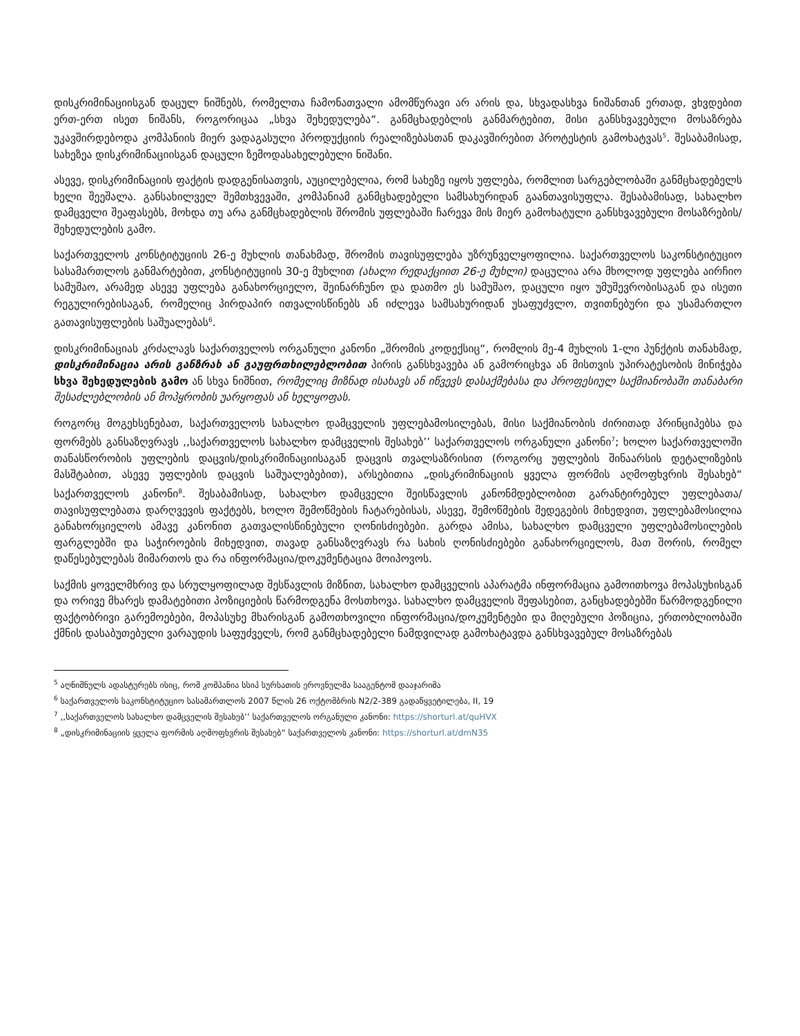დისკრიმინაციისგან დაცულ ნიშნებს, რომელთა ჩამონათვალი ამომწურავი არ არის და, სხვადასხვა ნიშანთან ერთად, ვხვდებით ერთ-ერთ ისეთ ნიშანს, როგორიცაა „სხვა შეხედულება“. განმცხადებლის განმარტებით, მისი განსხვავებული მოსაზრება უკავშირდებოდა კომპანიის მიერ ვადაგასული პროდუქციის რეალიზებასთან დაკავშირებით პროტესტის გამოხატვას<sup>5</sup>. შესაბამისად, სახეზეა დისკრიმინაციისგან დაცული ზემოდასახელებული ნიშანი.
ასევე, დისკრიმინაციის ფაქტის დადგენისათვის, აუცილებელია, რომ სახეზე იყოს უფლება, რომლით სარგებლობაში განმცხადებელს ხელი შეეშალა. განსახილველ შემთხვევაში, კომპანიამ განმცხადებელი სამსახურიდან გაანთავისუფლა. შესაბამისად, სახალხო დამცველი შეაფასებს, მოხდა თუ არა განმცხადებლის შრომის უფლებაში ჩარევა მის მიერ გამოხატული განსხვავებული მოსაზრების/შეხედულების გამო.
საქართველოს კონსტიტუციის 26-ე მუხლის თანახმად, შრომის თავისუფლება უზრუნველყოფილია. საქართველოს საკონსტიტუციო სასამართლოს განმარტებით, კონსტიტუციის 30-ე მუხლით (ახალი რედაქციით 26-ე მუხლი) დაცულია არა მხოლოდ უფლება აირჩიო სამუშაო, არამედ ასევე უფლება განახორციელო, შეინარჩუნო და დათმო ეს სამუშაო, დაცული იყო უმუშევრობისაგან და ისეთი რეგულირებისაგან, რომელიც პირდაპირ ითვალისწინებს ან იძლევა სამსახურიდან უსაფუძვლო, თვითნებური და უსამართლო გათავისუფლების საშუალებას<sup>6</sup>.
დისკრიმინაციას კრძალავს საქართველოს ორგანული კანონი „შრომის კოდექსიც“, რომლის მე-4 მუხლის 1-ლი პუნქტის თანახმად, დისკრიმინაცია არის განზრახ ან გაუფრთხილებლობით პირის განსხვავება ან გამორიცხვა ან მისთვის უპირატესობის მინიჭება სხვა შეხედულების გამო ან სხვა ნიშნით, რომელიც მიზნად ისახავს ან იწვევს დასაქმებასა და პროფესიულ საქმიანობაში თანაბარი შესაძლებლობის ან მოპყრობის უარყოფას ან ხელყოფას.
როგორც მოგეხსენებათ, საქართველოს სახალხო დამცველის უფლებამოსილებას, მისი საქმიანობის ძირითად პრინციპებსა და ფორმებს განსაზღვრავს ,,საქართველოს სახალხო დამცველის შესახებ’’ საქართველოს ორგანული კანონი<sup>7</sup>; ხოლო საქართველოში თანასწორობის უფლების დაცვის/დისკრიმინაციისაგან დაცვის თვალსაზრისით (როგორც უფლების შინაარსის დეტალიზების მასშტაბით, ასევე უფლების დაცვის საშუალებებით), არსებითია „დისკრიმინაციის ყველა ფორმის აღმოფხვრის შესახებ“ საქართველოს კანონი<sup>8</sup>. შესაბამისად, სახალხო დამცველი შეისწავლის კანონმდებლობით გარანტირებულ უფლებათა/თავისუფლებათა დარღვევის ფაქტებს, ხოლო შემოწმების ჩატარებისას, ასევე, შემოწმების შედეგების მიხედვით, უფლებამოსილია განახორციელოს ამავე კანონით გათვალისწინებული ღონისძიებები. გარდა ამისა, სახალხო დამცველი უფლებამოსილების ფარგლებში და საჭიროების მიხედვით, თავად განსაზღვრავს რა სახის ღონისძიებები განახორციელოს, მათ შორის, რომელ დაწესებულებას მიმართოს და რა ინფორმაცია/დოკუმენტაცია მოიპოვოს.
საქმის ყოველმხრივ და სრულყოფილად შესწავლის მიზნით, სახალხო დამცველის აპარატმა ინფორმაცია გამოითხოვა მოპასუხისგან და ორივე მხარეს დამატებითი პოზიციების წარმოდგენა მოსთხოვა. სახალხო დამცველის შეფასებით, განცხადებებში წარმოდგენილი ფაქტობრივი გარემოებები, მოპასუხე მხარისგან გამოთხოვილი ინფორმაცია/დოკუმენტები და მიღებული პოზიცია, ერთობლიობაში ქმნის დასაბუთებული ვარაუდის საფუძველს, რომ განმცხადებელი ნამდვილად გამოხატავდა განსხვავებულ მოსაზრებას
<sup>5</sup> აღნიშნულს ადასტურებს ისიც, რომ კომპანია სსიპ სურსათის ეროვნულმა სააგენტომ დააჯარიმა
<sup>6</sup> საქართველოს საკონსტიტუციო სასამართლოს 2007 წლის 26 ოქტომბრის N2/2-389 გადაწყვეტილება, II, 19
<sup>7</sup> ,,საქართველოს სახალხო დამცველის შესახებ’’ საქართველოს ორგანული კანონი: https://shorturl.at/quHVX
<sup>8</sup> „დისკრიმინაციის ყველა ფორმის აღმოფხვრის შესახებ“ საქართველოს კანონი: https://shorturl.at/dmN35